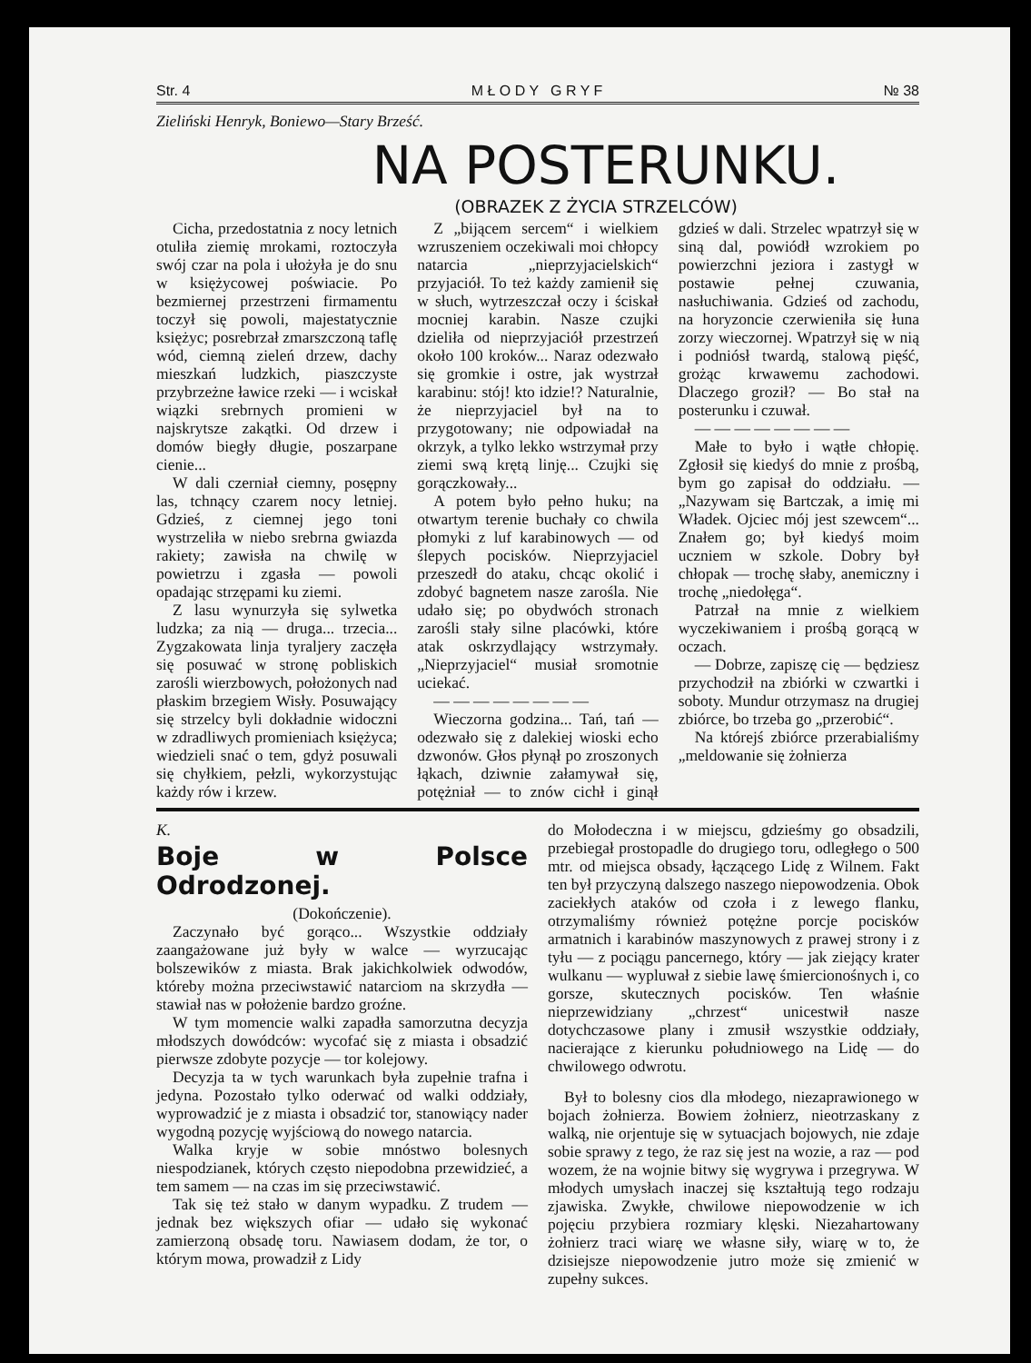Str. 4 M Ł O D Y G R Y F № 38
Zieliński Henryk, Boniewo—Stary Brześć.
NA POSTERUNKU.
(OBRAZEK Z ŻYCIA STRZELCÓW)
Cicha, przedostatnia z nocy letnich otuliła ziemię mrokami, roztoczyła swój czar na pola i ułożyła je do snu w księżycowej poświacie. Po bezmiernej przestrzeni firmamentu toczył się powoli, majestatycznie księżyc; posrebrzał zmarszczoną taflę wód, ciemną zieleń drzew, dachy mieszkań ludzkich, piaszczyste przybrzeżne ławice rzeki — i wciskał wiązki srebrnych promieni w najskrytsze zakątki. Od drzew i domów biegły długie, poszarpane cienie...
W dali czerniał ciemny, posępny las, tchnący czarem nocy letniej. Gdzieś, z ciemnej jego toni wystrzeliła w niebo srebrna gwiazda rakiety; zawisła na chwilę w powietrzu i zgasła — powoli opadając strzępami ku ziemi.
Z lasu wynurzyła się sylwetka ludzka; za nią — druga... trzecia... Zygzakowata linja tyraljery zaczęła się posuwać w stronę pobliskich zarośli wierzbowych, położonych nad płaskim brzegiem Wisły. Posuwający się strzelcy byli dokładnie widoczni w zdradliwych promieniach księżyca; wiedzieli snać o tem, gdyż posuwali się chyłkiem, pełzli, wykorzystując każdy rów i krzew.
Z „bijącem sercem“ i wielkiem wzruszeniem oczekiwali moi chłopcy natarcia „nieprzyjacielskich“ przyjaciół. To też każdy zamienił się w słuch, wytrzeszczał oczy i ściskał mocniej karabin. Nasze czujki dzieliła od nieprzyjaciół przestrzeń około 100 kroków... Naraz odezwało się gromkie i ostre, jak wystrzał karabinu: stój! kto idzie!? Naturalnie, że nieprzyjaciel był na to przygotowany; nie odpowiadał na okrzyk, a tylko lekko wstrzymał przy ziemi swą krętą linję... Czujki się gorączkowały...
A potem było pełno huku; na otwartym terenie buchały co chwila płomyki z luf karabinowych — od ślepych pocisków. Nieprzyjaciel przeszedł do ataku, chcąc okolić i zdobyć bagnetem nasze zarośla. Nie udało się; po obydwóch stronach zarośli stały silne placówki, które atak oskrzydlający wstrzymały. „Nieprzyjaciel“ musiał sromotnie uciekać.
— — — — — — — —
Wieczorna godzina... Tań, tań — odezwało się z dalekiej wioski echo dzwonów. Głos płynął po zroszonych łąkach, dziwnie załamywał się, potężniał — to znów cichł i ginął gdzieś w dali. Strzelec wpatrzył się w siną dal, powiódł wzrokiem po powierzchni jeziora i zastygł w postawie pełnej czuwania, nasłuchiwania. Gdzieś od zachodu, na horyzoncie czerwieniła się łuna zorzy wieczornej. Wpatrzył się w nią i podniósł twardą, stalową pięść, grożąc krwawemu zachodowi. Dlaczego groził? — Bo stał na posterunku i czuwał.
— — — — — — — —
Małe to było i wątłe chłopię. Zgłosił się kiedyś do mnie z prośbą, bym go zapisał do oddziału. — „Nazywam się Bartczak, a imię mi Władek. Ojciec mój jest szewcem“... Znałem go; był kiedyś moim uczniem w szkole. Dobry był chłopak — trochę słaby, anemiczny i trochę „niedołęga“.
Patrzał na mnie z wielkiem wyczekiwaniem i prośbą gorącą w oczach.
— Dobrze, zapiszę cię — będziesz przychodził na zbiórki w czwartki i soboty. Mundur otrzymasz na drugiej zbiórce, bo trzeba go „przerobić“.
Na którejś zbiórce przerabialiśmy „meldowanie się żołnierza
K.
Boje w Polsce Odrodzonej.
(Dokończenie).
Zaczynało być gorąco... Wszystkie oddziały zaangażowane już były w walce — wyrzucając bolszewików z miasta. Brak jakichkolwiek odwodów, któreby można przeciwstawić natarciom na skrzydła — stawiał nas w położenie bardzo groźne.
W tym momencie walki zapadła samorzutna decyzja młodszych dowódców: wycofać się z miasta i obsadzić pierwsze zdobyte pozycje — tor kolejowy.
Decyzja ta w tych warunkach była zupełnie trafna i jedyna. Pozostało tylko oderwać od walki oddziały, wyprowadzić je z miasta i obsadzić tor, stanowiący nader wygodną pozycję wyjściową do nowego natarcia.
Walka kryje w sobie mnóstwo bolesnych niespodzianek, których często niepodobna przewidzieć, a tem samem — na czas im się przeciwstawić.
Tak się też stało w danym wypadku. Z trudem — jednak bez większych ofiar — udało się wykonać zamierzoną obsadę toru. Nawiasem dodam, że tor, o którym mowa, prowadził z Lidy
do Mołodeczna i w miejscu, gdzieśmy go obsadzili, przebiegał prostopadle do drugiego toru, odległego o 500 mtr. od miejsca obsady, łączącego Lidę z Wilnem. Fakt ten był przyczyną dalszego naszego niepowodzenia. Obok zaciekłych ataków od czoła i z lewego flanku, otrzymaliśmy również potężne porcje pocisków armatnich i karabinów maszynowych z prawej strony i z tyłu — z pociągu pancernego, który — jak ziejący krater wulkanu — wypluwał z siebie lawę śmiercionośnych i, co gorsze, skutecznych pocisków. Ten właśnie nieprzewidziany „chrzest“ unicestwił nasze dotychczasowe plany i zmusił wszystkie oddziały, nacierające z kierunku południowego na Lidę — do chwilowego odwrotu.
Był to bolesny cios dla młodego, niezaprawionego w bojach żołnierza. Bowiem żołnierz, nieotrzaskany z walką, nie orjentuje się w sytuacjach bojowych, nie zdaje sobie sprawy z tego, że raz się jest na wozie, a raz — pod wozem, że na wojnie bitwy się wygrywa i przegrywa. W młodych umysłach inaczej się kształtują tego rodzaju zjawiska. Zwykłe, chwilowe niepowodzenie w ich pojęciu przybiera rozmiary klęski. Niezahartowany żołnierz traci wiarę we własne siły, wiarę w to, że dzisiejsze niepowodzenie jutro może się zmienić w zupełny sukces.